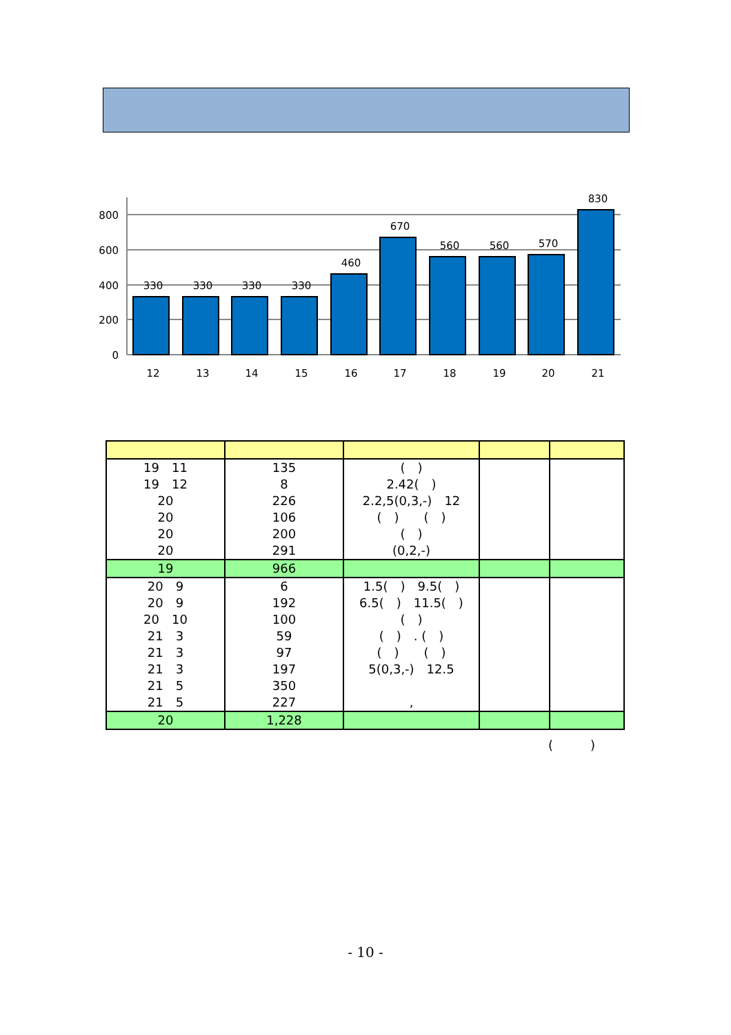800
600
400
200
0
330
330
330
330
460
670
560
560
570
830
12
13
14
15
16
17
18
19
20
21
| 19 11 | 135 | ( ) | | |
| 19 12 | 8 | 2.42( ) | | |
| 20 | 226 | 2.2,5(0,3,-) 12 | | |
| 20 | 106 | ( ) ( ) | | |
| 20 | 200 | ( ) | | |
| 20 | 291 | (0,2,-) | | |
| 19 | 966 | | | |
| 20 9 | 6 | 1.5( ) 9.5( ) | | |
| 20 9 | 192 | 6.5( ) 11.5( ) | | |
| 20 10 | 100 | ( ) | | |
| 21 3 | 59 | ( ) . ( ) | | |
| 21 3 | 97 | ( ) ( ) | | |
| 21 3 | 197 | 5(0,3,-) 12.5 | | |
| 21 5 | 350 | | | |
| 21 5 | 227 | , | | |
| 20 | 1,228 | | | |
(　　　)
- 10 -